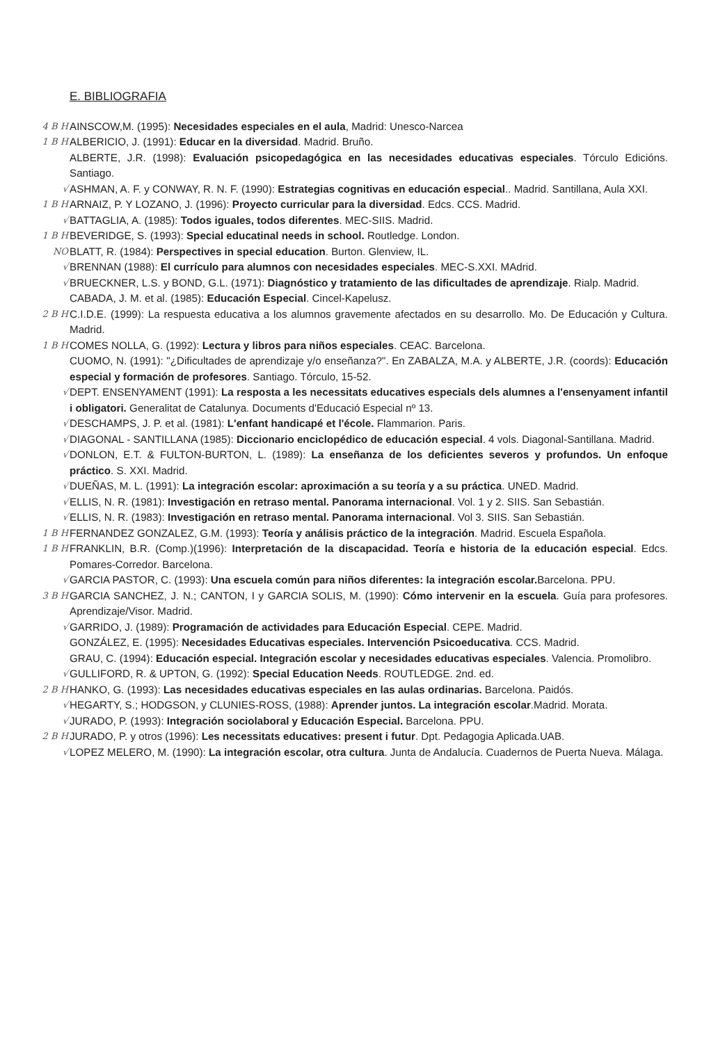E. BIBLIOGRAFIA
4 B H
AINSCOW,M. (1995): Necesidades especiales en el aula, Madrid: Unesco-Narcea
1 B H
ALBERICIO, J. (1991): Educar en la diversidad. Madrid. Bruño.
ALBERTE, J.R. (1998): Evaluación psicopedagógica en las necesidades educativas especiales. Tórculo Edicións. Santiago.
√
ASHMAN, A. F. y CONWAY, R. N. F. (1990): Estrategias cognitivas en educación especial.. Madrid. Santillana, Aula XXI.
1 B H
ARNAIZ, P. Y LOZANO, J. (1996): Proyecto curricular para la diversidad. Edcs. CCS. Madrid.
√
BATTAGLIA, A. (1985): Todos iguales, todos diferentes. MEC-SIIS. Madrid.
1 B H
BEVERIDGE, S. (1993): Special educatinal needs in school. Routledge. London.
NO
BLATT, R. (1984): Perspectives in special education. Burton. Glenview, IL.
√
BRENNAN (1988): El currículo para alumnos con necesidades especiales. MEC-S.XXI. MAdrid.
√
BRUECKNER, L.S. y BOND, G.L. (1971): Diagnóstico y tratamiento de las dificultades de aprendizaje. Rialp. Madrid.
CABADA, J. M. et al. (1985): Educación Especial. Cincel-Kapelusz.
2 B H
C.I.D.E. (1999): La respuesta educativa a los alumnos gravemente afectados en su desarrollo. Mo. De Educación y Cultura. Madrid.
1 B H
COMES NOLLA, G. (1992): Lectura y libros para niños especiales. CEAC. Barcelona.
CUOMO, N. (1991): "¿Dificultades de aprendizaje y/o enseñanza?". En ZABALZA, M.A. y ALBERTE, J.R. (coords): Educación especial y formación de profesores. Santiago. Tórculo, 15-52.
√
DEPT. ENSENYAMENT (1991): La resposta a les necessitats educatives especials dels alumnes a l'ensenyament infantil i obligatori. Generalitat de Catalunya. Documents d'Educació Especial nº 13.
√
DESCHAMPS, J. P. et al. (1981): L'enfant handicapé et l'école. Flammarion. Paris.
√
DIAGONAL - SANTILLANA (1985): Diccionario enciclopédico de educación especial. 4 vols. Diagonal-Santillana. Madrid.
√
DONLON, E.T. & FULTON-BURTON, L. (1989): La enseñanza de los deficientes severos y profundos. Un enfoque práctico. S. XXI. Madrid.
√
DUEÑAS, M. L. (1991): La integración escolar: aproximación a su teoría y a su práctica. UNED. Madrid.
√
ELLIS, N. R. (1981): Investigación en retraso mental. Panorama internacional. Vol. 1 y 2. SIIS. San Sebastián.
√
ELLIS, N. R. (1983): Investigación en retraso mental. Panorama internacional. Vol 3. SIIS. San Sebastián.
1 B H
FERNANDEZ GONZALEZ, G.M. (1993): Teoría y análisis práctico de la integración. Madrid. Escuela Española.
1 B H
FRANKLIN, B.R. (Comp.)(1996): Interpretación de la discapacidad. Teoría e historia de la educación especial. Edcs. Pomares-Corredor. Barcelona.
√
GARCIA PASTOR, C. (1993): Una escuela común para niños diferentes: la integración escolar. Barcelona. PPU.
3 B H
GARCIA SANCHEZ, J. N.; CANTON, I y GARCIA SOLIS, M. (1990): Cómo intervenir en la escuela. Guía para profesores. Aprendizaje/Visor. Madrid.
√
GARRIDO, J. (1989): Programación de actividades para Educación Especial. CEPE. Madrid.
GONZÁLEZ, E. (1995): Necesidades Educativas especiales. Intervención Psicoeducativa. CCS. Madrid.
GRAU, C. (1994): Educación especial. Integración escolar y necesidades educativas especiales. Valencia. Promolibro.
√
GULLIFORD, R. & UPTON, G. (1992): Special Education Needs. ROUTLEDGE. 2nd. ed.
2 B H
HANKO, G. (1993): Las necesidades educativas especiales en las aulas ordinarias. Barcelona. Paidós.
√
HEGARTY, S.; HODGSON, y CLUNIES-ROSS, (1988): Aprender juntos. La integración escolar.Madrid. Morata.
√
JURADO, P. (1993): Integración sociolaboral y Educación Especial. Barcelona. PPU.
2 B H
JURADO, P. y otros (1996): Les necessitats educatives: present i futur. Dpt. Pedagogia Aplicada.UAB.
√
LOPEZ MELERO, M. (1990): La integración escolar, otra cultura. Junta de Andalucía. Cuadernos de Puerta Nueva. Málaga.